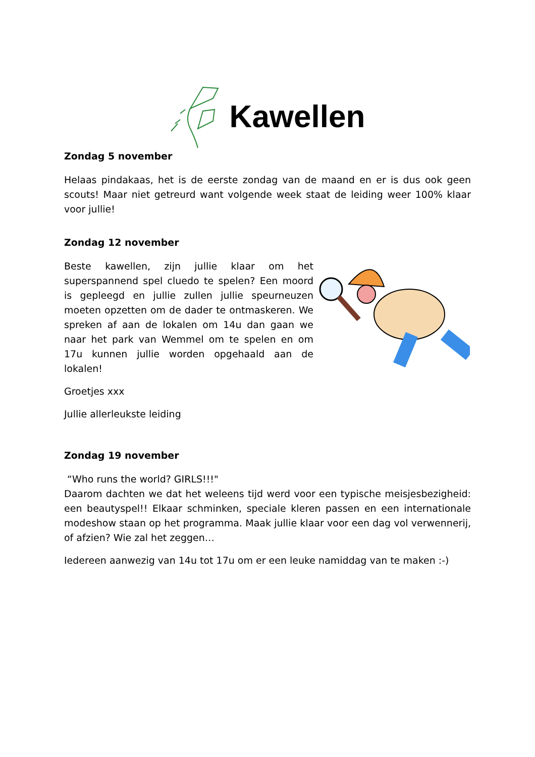Kawellen
Zondag 5 november
Helaas pindakaas, het is de eerste zondag van de maand en er is dus ook geen scouts! Maar niet getreurd want volgende week staat de leiding weer 100% klaar voor jullie!
Zondag 12 november
Beste kawellen, zijn jullie klaar om het superspannend spel cluedo te spelen? Een moord is gepleegd en jullie zullen jullie speurneuzen moeten opzetten om de dader te ontmaskeren. We spreken af aan de lokalen om 14u dan gaan we naar het park van Wemmel om te spelen en om 17u kunnen jullie worden opgehaald aan de lokalen!
Groetjes xxx
Jullie allerleukste leiding
Zondag 19 november
“Who runs the world? GIRLS!!!"
Daarom dachten we dat het weleens tijd werd voor een typische meisjesbezigheid: een beautyspel!! Elkaar schminken, speciale kleren passen en een internationale modeshow staan op het programma. Maak jullie klaar voor een dag vol verwennerij, of afzien? Wie zal het zeggen…
Iedereen aanwezig van 14u tot 17u om er een leuke namiddag van te maken :-)